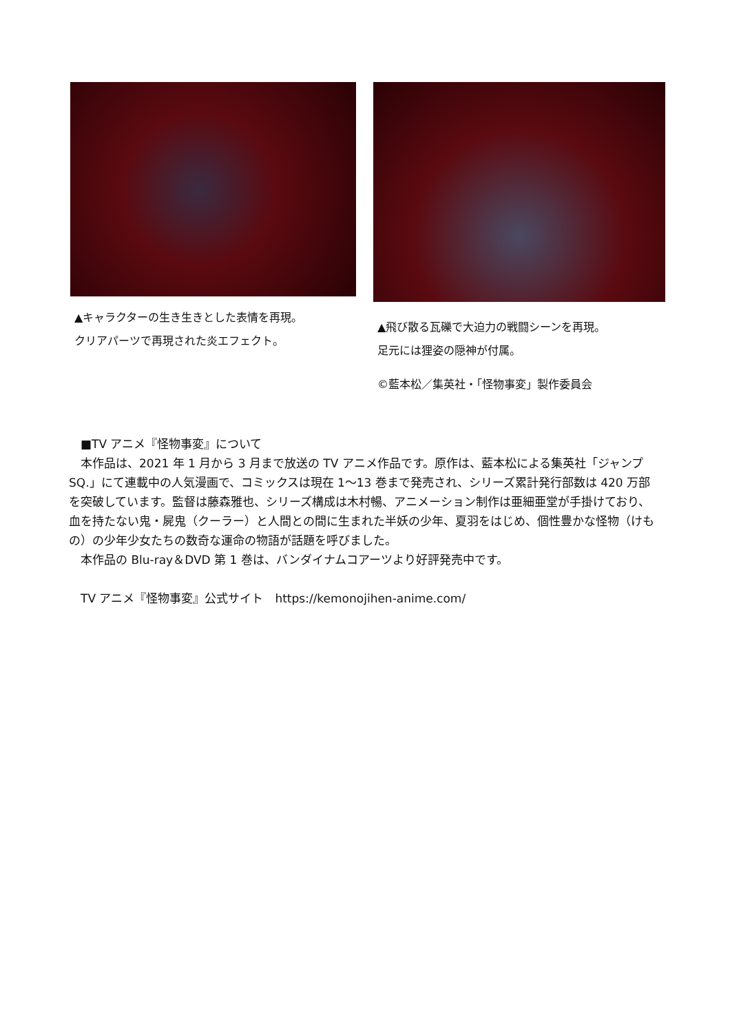▲キャラクターの生き生きとした表情を再現。
クリアパーツで再現された炎エフェクト。
▲飛び散る瓦礫で大迫力の戦闘シーンを再現。
足元には狸姿の隠神が付属。
©藍本松／集英社・「怪物事変」製作委員会
　■TV アニメ『怪物事変』について
　本作品は、2021 年 1 月から 3 月まで放送の TV アニメ作品です。原作は、藍本松による集英社「ジャンプ SQ.」にて連載中の人気漫画で、コミックスは現在 1～13 巻まで発売され、シリーズ累計発行部数は 420 万部を突破しています。監督は藤森雅也、シリーズ構成は木村暢、アニメーション制作は亜細亜堂が手掛けており、血を持たない鬼・屍鬼（クーラー）と人間との間に生まれた半妖の少年、夏羽をはじめ、個性豊かな怪物（けもの）の少年少女たちの数奇な運命の物語が話題を呼びました。
　本作品の Blu-ray＆DVD 第 1 巻は、バンダイナムコアーツより好評発売中です。
　TV アニメ『怪物事変』公式サイト　https://kemonojihen-anime.com/